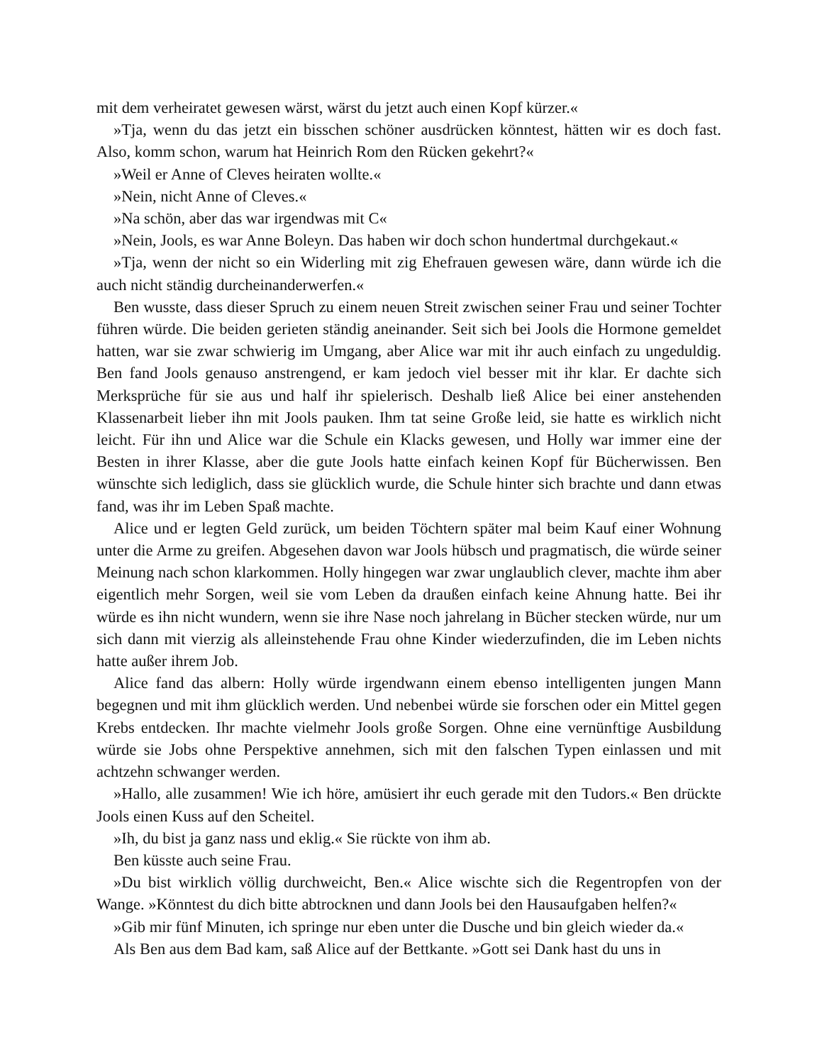mit dem verheiratet gewesen wärst, wärst du jetzt auch einen Kopf kürzer.«
»Tja, wenn du das jetzt ein bisschen schöner ausdrücken könntest, hätten wir es doch fast. Also, komm schon, warum hat Heinrich Rom den Rücken gekehrt?«
»Weil er Anne of Cleves heiraten wollte.«
»Nein, nicht Anne of Cleves.«
»Na schön, aber das war irgendwas mit C«
»Nein, Jools, es war Anne Boleyn. Das haben wir doch schon hundertmal durchgekaut.«
»Tja, wenn der nicht so ein Widerling mit zig Ehefrauen gewesen wäre, dann würde ich die auch nicht ständig durcheinanderwerfen.«
Ben wusste, dass dieser Spruch zu einem neuen Streit zwischen seiner Frau und seiner Tochter führen würde. Die beiden gerieten ständig aneinander. Seit sich bei Jools die Hormone gemeldet hatten, war sie zwar schwierig im Umgang, aber Alice war mit ihr auch einfach zu ungeduldig. Ben fand Jools genauso anstrengend, er kam jedoch viel besser mit ihr klar. Er dachte sich Merksprüche für sie aus und half ihr spielerisch. Deshalb ließ Alice bei einer anstehenden Klassenarbeit lieber ihn mit Jools pauken. Ihm tat seine Große leid, sie hatte es wirklich nicht leicht. Für ihn und Alice war die Schule ein Klacks gewesen, und Holly war immer eine der Besten in ihrer Klasse, aber die gute Jools hatte einfach keinen Kopf für Bücherwissen. Ben wünschte sich lediglich, dass sie glücklich wurde, die Schule hinter sich brachte und dann etwas fand, was ihr im Leben Spaß machte.
Alice und er legten Geld zurück, um beiden Töchtern später mal beim Kauf einer Wohnung unter die Arme zu greifen. Abgesehen davon war Jools hübsch und pragmatisch, die würde seiner Meinung nach schon klarkommen. Holly hingegen war zwar unglaublich clever, machte ihm aber eigentlich mehr Sorgen, weil sie vom Leben da draußen einfach keine Ahnung hatte. Bei ihr würde es ihn nicht wundern, wenn sie ihre Nase noch jahrelang in Bücher stecken würde, nur um sich dann mit vierzig als alleinstehende Frau ohne Kinder wiederzufinden, die im Leben nichts hatte außer ihrem Job.
Alice fand das albern: Holly würde irgendwann einem ebenso intelligenten jungen Mann begegnen und mit ihm glücklich werden. Und nebenbei würde sie forschen oder ein Mittel gegen Krebs entdecken. Ihr machte vielmehr Jools große Sorgen. Ohne eine vernünftige Ausbildung würde sie Jobs ohne Perspektive annehmen, sich mit den falschen Typen einlassen und mit achtzehn schwanger werden.
»Hallo, alle zusammen! Wie ich höre, amüsiert ihr euch gerade mit den Tudors.« Ben drückte Jools einen Kuss auf den Scheitel.
»Ih, du bist ja ganz nass und eklig.« Sie rückte von ihm ab.
Ben küsste auch seine Frau.
»Du bist wirklich völlig durchweicht, Ben.« Alice wischte sich die Regentropfen von der Wange. »Könntest du dich bitte abtrocknen und dann Jools bei den Hausaufgaben helfen?«
»Gib mir fünf Minuten, ich springe nur eben unter die Dusche und bin gleich wieder da.«
Als Ben aus dem Bad kam, saß Alice auf der Bettkante. »Gott sei Dank hast du uns in